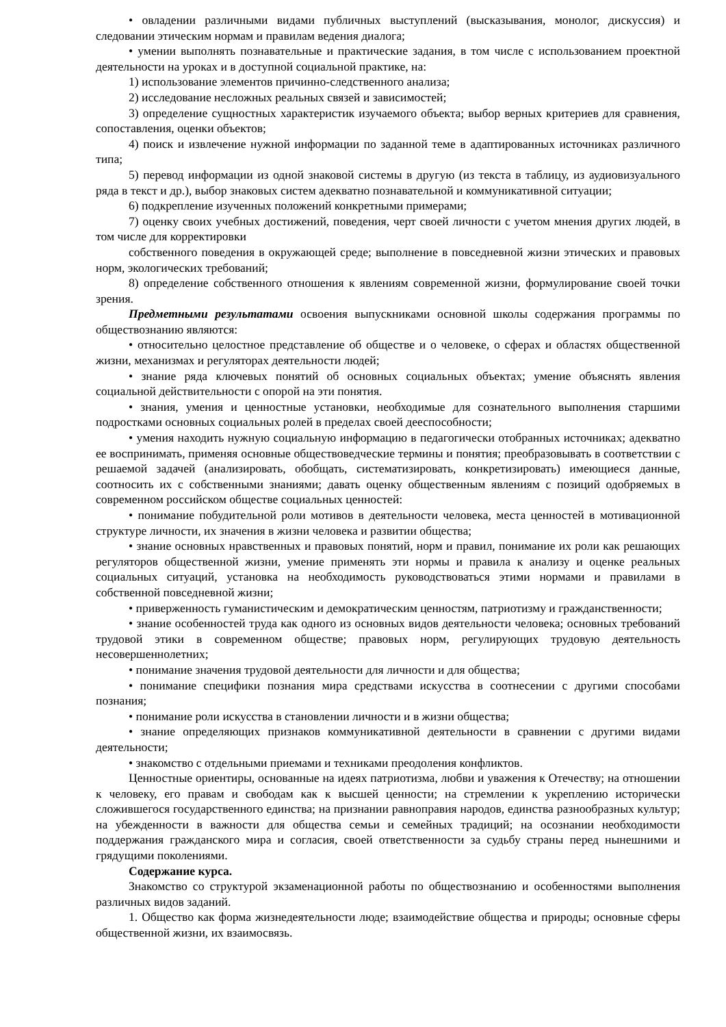• овладении различными видами публичных выступлений (высказывания, монолог, дискуссия) и следовании этическим нормам и правилам ведения диалога;
• умении выполнять познавательные и практические задания, в том числе с использованием проектной деятельности на уроках и в доступной социальной практике, на:
1) использование элементов причинно-следственного анализа;
2) исследование несложных реальных связей и зависимостей;
3) определение сущностных характеристик изучаемого объекта; выбор верных критериев для сравнения, сопоставления, оценки объектов;
4) поиск и извлечение нужной информации по заданной теме в адаптированных источниках различного типа;
5) перевод информации из одной знаковой системы в другую (из текста в таблицу, из аудиовизуального ряда в текст и др.), выбор знаковых систем адекватно познавательной и коммуникативной ситуации;
6) подкрепление изученных положений конкретными примерами;
7) оценку своих учебных достижений, поведения, черт своей личности с учетом мнения других людей, в том числе для корректировки
собственного поведения в окружающей среде; выполнение в повседневной жизни этических и правовых норм, экологических требований;
8) определение собственного отношения к явлениям современной жизни, формулирование своей точки зрения.
Предметными результатами освоения выпускниками основной школы содержания программы по обществознанию являются:
• относительно целостное представление об обществе и о человеке, о сферах и областях общественной жизни, механизмах и регуляторах деятельности людей;
• знание ряда ключевых понятий об основных социальных объектах; умение объяснять явления социальной действительности с опорой на эти понятия.
• знания, умения и ценностные установки, необходимые для сознательного выполнения старшими подростками основных социальных ролей в пределах своей дееспособности;
• умения находить нужную социальную информацию в педагогически отобранных источниках; адекватно ее воспринимать, применяя основные обществоведческие термины и понятия; преобразовывать в соответствии с решаемой задачей (анализировать, обобщать, систематизировать, конкретизировать) имеющиеся данные, соотносить их с собственными знаниями; давать оценку общественным явлениям с позиций одобряемых в современном российском обществе социальных ценностей:
• понимание побудительной роли мотивов в деятельности человека, места ценностей в мотивационной структуре личности, их значения в жизни человека и развитии общества;
• знание основных нравственных и правовых понятий, норм и правил, понимание их роли как решающих регуляторов общественной жизни, умение применять эти нормы и правила к анализу и оценке реальных социальных ситуаций, установка на необходимость руководствоваться этими нормами и правилами в собственной повседневной жизни;
• приверженность гуманистическим и демократическим ценностям, патриотизму и гражданственности;
• знание особенностей труда как одного из основных видов деятельности человека; основных требований трудовой этики в современном обществе; правовых норм, регулирующих трудовую деятельность несовершеннолетних;
• понимание значения трудовой деятельности для личности и для общества;
• понимание специфики познания мира средствами искусства в соотнесении с другими способами познания;
• понимание роли искусства в становлении личности и в жизни общества;
• знание определяющих признаков коммуникативной деятельности в сравнении с другими видами деятельности;
• знакомство с отдельными приемами и техниками преодоления конфликтов.
Ценностные ориентиры, основанные на идеях патриотизма, любви и уважения к Отечеству; на отношении к человеку, его правам и свободам как к высшей ценности; на стремлении к укреплению исторически сложившегося государственного единства; на признании равноправия народов, единства разнообразных культур; на убежденности в важности для общества семьи и семейных традиций; на осознании необходимости поддержания гражданского мира и согласия, своей ответственности за судьбу страны перед нынешними и грядущими поколениями.
Содержание курса.
Знакомство со структурой экзаменационной работы по обществознанию и особенностями выполнения различных видов заданий.
1. Общество как форма жизнедеятельности люде; взаимодействие общества и природы; основные сферы общественной жизни, их взаимосвязь.